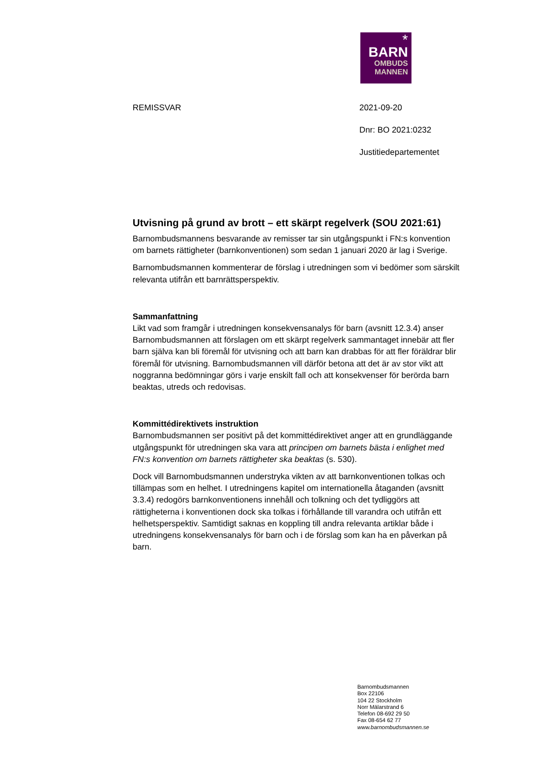*
BARN
OMBUDS
MANNEN
REMISSVAR
2021-09-20
Dnr: BO 2021:0232
Justitiedepartementet
Utvisning på grund av brott – ett skärpt regelverk (SOU 2021:61)
Barnombudsmannens besvarande av remisser tar sin utgångspunkt i FN:s konvention om barnets rättigheter (barnkonventionen) som sedan 1 januari 2020 är lag i Sverige.
Barnombudsmannen kommenterar de förslag i utredningen som vi bedömer som särskilt relevanta utifrån ett barnrättsperspektiv.
Sammanfattning
Likt vad som framgår i utredningen konsekvensanalys för barn (avsnitt 12.3.4) anser Barnombudsmannen att förslagen om ett skärpt regelverk sammantaget innebär att fler barn själva kan bli föremål för utvisning och att barn kan drabbas för att fler föräldrar blir föremål för utvisning. Barnombudsmannen vill därför betona att det är av stor vikt att noggranna bedömningar görs i varje enskilt fall och att konsekvenser för berörda barn beaktas, utreds och redovisas.
Kommittédirektivets instruktion
Barnombudsmannen ser positivt på det kommittédirektivet anger att en grundläggande utgångspunkt för utredningen ska vara att principen om barnets bästa i enlighet med FN:s konvention om barnets rättigheter ska beaktas (s. 530).
Dock vill Barnombudsmannen understryka vikten av att barnkonventionen tolkas och tillämpas som en helhet. I utredningens kapitel om internationella åtaganden (avsnitt 3.3.4) redogörs barnkonventionens innehåll och tolkning och det tydliggörs att rättigheterna i konventionen dock ska tolkas i förhållande till varandra och utifrån ett helhetsperspektiv. Samtidigt saknas en koppling till andra relevanta artiklar både i utredningens konsekvensanalys för barn och i de förslag som kan ha en påverkan på barn.
Barnombudsmannen
Box 22106
104 22 Stockholm
Norr Mälarstrand 6
Telefon 08-692 29 50
Fax 08-654 62 77
www.barnombudsmannen.se